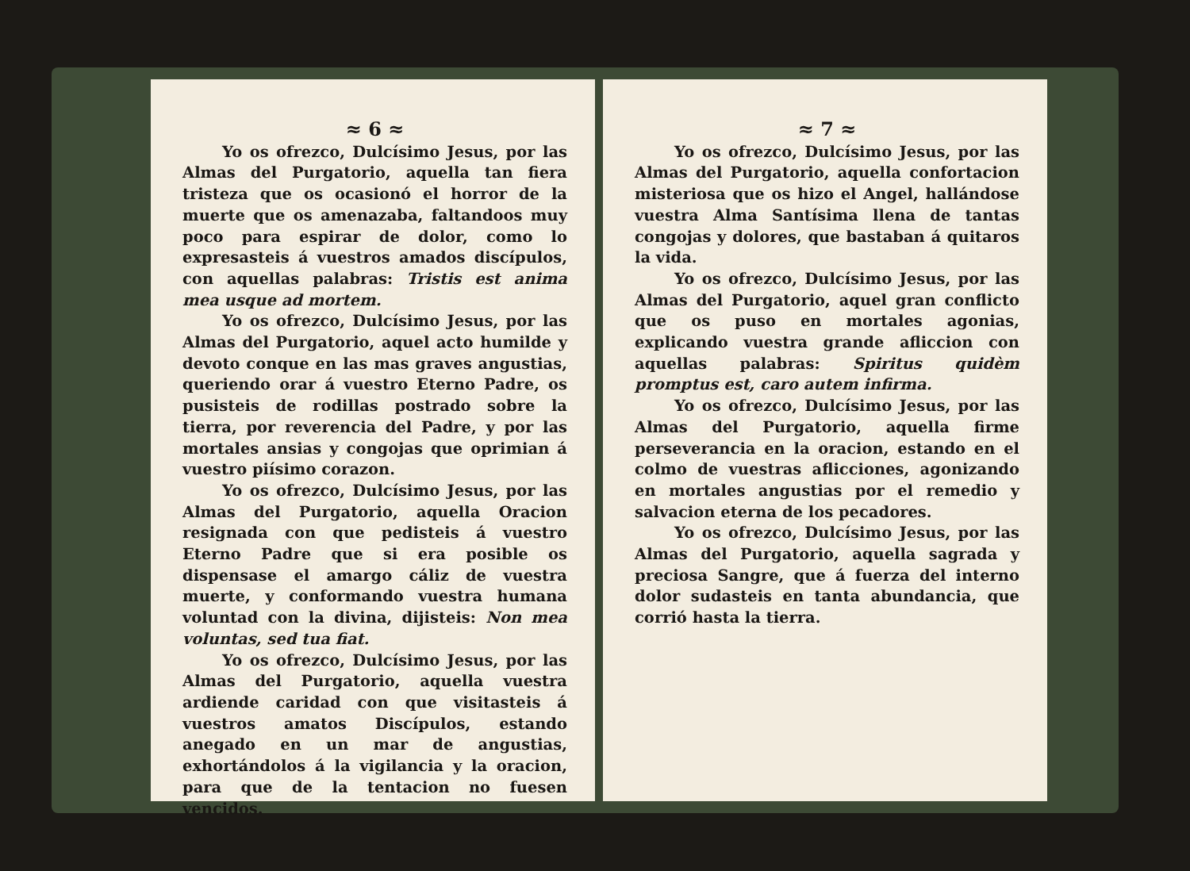≈ 6 ≈
Yo os ofrezco, Dulcísimo Jesus, por las Almas del Purgatorio, aquella tan fiera tristeza que os ocasionó el horror de la muerte que os amenazaba, faltandoos muy poco para espirar de dolor, como lo expresasteis á vuestros amados discípulos, con aquellas palabras: Tristis est anima mea usque ad mortem.
Yo os ofrezco, Dulcísimo Jesus, por las Almas del Purgatorio, aquel acto humilde y devoto conque en las mas graves angustias, queriendo orar á vuestro Eterno Padre, os pusisteis de rodillas postrado sobre la tierra, por reverencia del Padre, y por las mortales ansias y congojas que oprimian á vuestro piísimo corazon.
Yo os ofrezco, Dulcísimo Jesus, por las Almas del Purgatorio, aquella Oracion resignada con que pedisteis á vuestro Eterno Padre que si era posible os dispensase el amargo cáliz de vuestra muerte, y conformando vuestra humana voluntad con la divina, dijisteis: Non mea voluntas, sed tua fiat.
Yo os ofrezco, Dulcísimo Jesus, por las Almas del Purgatorio, aquella vuestra ardiende caridad con que visitasteis á vuestros amatos Discípulos, estando anegado en un mar de angustias, exhortándolos á la vigilancia y la oracion, para que de la tentacion no fuesen vencidos.
≈ 7 ≈
Yo os ofrezco, Dulcísimo Jesus, por las Almas del Purgatorio, aquella confortacion misteriosa que os hizo el Angel, hallándose vuestra Alma Santísima llena de tantas congojas y dolores, que bastaban á quitaros la vida.
Yo os ofrezco, Dulcísimo Jesus, por las Almas del Purgatorio, aquel gran conflicto que os puso en mortales agonias, explicando vuestra grande afliccion con aquellas palabras: Spiritus quidèm promptus est, caro autem infirma.
Yo os ofrezco, Dulcísimo Jesus, por las Almas del Purgatorio, aquella firme perseverancia en la oracion, estando en el colmo de vuestras aflicciones, agonizando en mortales angustias por el remedio y salvacion eterna de los pecadores.
Yo os ofrezco, Dulcísimo Jesus, por las Almas del Purgatorio, aquella sagrada y preciosa Sangre, que á fuerza del interno dolor sudasteis en tanta abundancia, que corrió hasta la tierra.